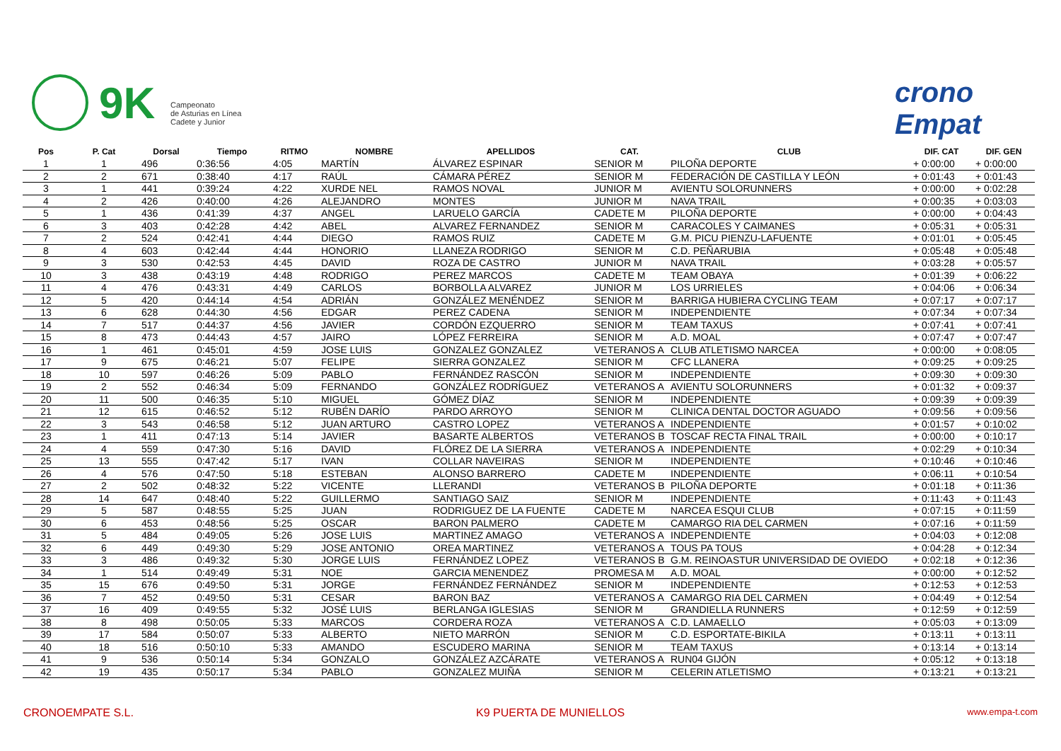9K
Campeonato
de Asturias en Línea
Cadete y Junior
crono Empat
| Pos | P. Cat | Dorsal | Tiempo | RITMO | NOMBRE | APELLIDOS | CAT. | CLUB | DIF. CAT | DIF. GEN |
| --- | --- | --- | --- | --- | --- | --- | --- | --- | --- | --- |
| 1 | 1 | 496 | 0:36:56 | 4:05 | MARTÍN | ÁLVAREZ ESPINAR | SENIOR M | PILOÑA DEPORTE | + 0:00:00 | + 0:00:00 |
| 2 | 2 | 671 | 0:38:40 | 4:17 | RAÚL | CÁMARA PÉREZ | SENIOR M | FEDERACIÓN DE CASTILLA Y LEÓN | + 0:01:43 | + 0:01:43 |
| 3 | 1 | 441 | 0:39:24 | 4:22 | XURDE NEL | RAMOS NOVAL | JUNIOR M | AVIENTU SOLORUNNERS | + 0:00:00 | + 0:02:28 |
| 4 | 2 | 426 | 0:40:00 | 4:26 | ALEJANDRO | MONTES | JUNIOR M | NAVA TRAIL | + 0:00:35 | + 0:03:03 |
| 5 | 1 | 436 | 0:41:39 | 4:37 | ANGEL | LARUELO GARCÍA | CADETE M | PILOÑA DEPORTE | + 0:00:00 | + 0:04:43 |
| 6 | 3 | 403 | 0:42:28 | 4:42 | ABEL | ALVAREZ FERNANDEZ | SENIOR M | CARACOLES Y CAIMANES | + 0:05:31 | + 0:05:31 |
| 7 | 2 | 524 | 0:42:41 | 4:44 | DIEGO | RAMOS RUIZ | CADETE M | G.M. PICU PIENZU-LAFUENTE | + 0:01:01 | + 0:05:45 |
| 8 | 4 | 603 | 0:42:44 | 4:44 | HONORIO | LLANEZA RODRIGO | SENIOR M | C.D. PEÑARUBIA | + 0:05:48 | + 0:05:48 |
| 9 | 3 | 530 | 0:42:53 | 4:45 | DAVID | ROZA DE CASTRO | JUNIOR M | NAVA TRAIL | + 0:03:28 | + 0:05:57 |
| 10 | 3 | 438 | 0:43:19 | 4:48 | RODRIGO | PEREZ MARCOS | CADETE M | TEAM OBAYA | + 0:01:39 | + 0:06:22 |
| 11 | 4 | 476 | 0:43:31 | 4:49 | CARLOS | BORBOLLA ALVAREZ | JUNIOR M | LOS URRIELES | + 0:04:06 | + 0:06:34 |
| 12 | 5 | 420 | 0:44:14 | 4:54 | ADRIÁN | GONZÁLEZ MENÉNDEZ | SENIOR M | BARRIGA HUBIERA CYCLING TEAM | + 0:07:17 | + 0:07:17 |
| 13 | 6 | 628 | 0:44:30 | 4:56 | EDGAR | PEREZ CADENA | SENIOR M | INDEPENDIENTE | + 0:07:34 | + 0:07:34 |
| 14 | 7 | 517 | 0:44:37 | 4:56 | JAVIER | CORDÓN EZQUERRO | SENIOR M | TEAM TAXUS | + 0:07:41 | + 0:07:41 |
| 15 | 8 | 473 | 0:44:43 | 4:57 | JAIRO | LÓPEZ FERREIRA | SENIOR M | A.D. MOAL | + 0:07:47 | + 0:07:47 |
| 16 | 1 | 461 | 0:45:01 | 4:59 | JOSE LUIS | GONZALEZ GONZALEZ | VETERANOS A | CLUB ATLETISMO NARCEA | + 0:00:00 | + 0:08:05 |
| 17 | 9 | 675 | 0:46:21 | 5:07 | FELIPE | SIERRA GONZALEZ | SENIOR M | CFC LLANERA | + 0:09:25 | + 0:09:25 |
| 18 | 10 | 597 | 0:46:26 | 5:09 | PABLO | FERNÁNDEZ RASCÓN | SENIOR M | INDEPENDIENTE | + 0:09:30 | + 0:09:30 |
| 19 | 2 | 552 | 0:46:34 | 5:09 | FERNANDO | GONZÁLEZ RODRÍGUEZ | VETERANOS A | AVIENTU SOLORUNNERS | + 0:01:32 | + 0:09:37 |
| 20 | 11 | 500 | 0:46:35 | 5:10 | MIGUEL | GÓMEZ DÍAZ | SENIOR M | INDEPENDIENTE | + 0:09:39 | + 0:09:39 |
| 21 | 12 | 615 | 0:46:52 | 5:12 | RUBÉN DARÍO | PARDO ARROYO | SENIOR M | CLINICA DENTAL DOCTOR AGUADO | + 0:09:56 | + 0:09:56 |
| 22 | 3 | 543 | 0:46:58 | 5:12 | JUAN ARTURO | CASTRO LOPEZ | VETERANOS A | INDEPENDIENTE | + 0:01:57 | + 0:10:02 |
| 23 | 1 | 411 | 0:47:13 | 5:14 | JAVIER | BASARTE ALBERTOS | VETERANOS B | TOSCAF RECTA FINAL TRAIL | + 0:00:00 | + 0:10:17 |
| 24 | 4 | 559 | 0:47:30 | 5:16 | DAVID | FLÓREZ DE LA SIERRA | VETERANOS A | INDEPENDIENTE | + 0:02:29 | + 0:10:34 |
| 25 | 13 | 555 | 0:47:42 | 5:17 | IVAN | COLLAR NAVEIRAS | SENIOR M | INDEPENDIENTE | + 0:10:46 | + 0:10:46 |
| 26 | 4 | 576 | 0:47:50 | 5:18 | ESTEBAN | ALONSO BARRERO | CADETE M | INDEPENDIENTE | + 0:06:11 | + 0:10:54 |
| 27 | 2 | 502 | 0:48:32 | 5:22 | VICENTE | LLERANDI | VETERANOS B | PILOÑA DEPORTE | + 0:01:18 | + 0:11:36 |
| 28 | 14 | 647 | 0:48:40 | 5:22 | GUILLERMO | SANTIAGO SAIZ | SENIOR M | INDEPENDIENTE | + 0:11:43 | + 0:11:43 |
| 29 | 5 | 587 | 0:48:55 | 5:25 | JUAN | RODRIGUEZ DE LA FUENTE | CADETE M | NARCEA ESQUI CLUB | + 0:07:15 | + 0:11:59 |
| 30 | 6 | 453 | 0:48:56 | 5:25 | OSCAR | BARON PALMERO | CADETE M | CAMARGO RIA DEL CARMEN | + 0:07:16 | + 0:11:59 |
| 31 | 5 | 484 | 0:49:05 | 5:26 | JOSE LUIS | MARTINEZ AMAGO | VETERANOS A | INDEPENDIENTE | + 0:04:03 | + 0:12:08 |
| 32 | 6 | 449 | 0:49:30 | 5:29 | JOSE ANTONIO | OREA MARTINEZ | VETERANOS A | TOUS PA TOUS | + 0:04:28 | + 0:12:34 |
| 33 | 3 | 486 | 0:49:32 | 5:30 | JORGE LUIS | FERNÁNDEZ LOPEZ | VETERANOS B | G.M. REINOASTUR UNIVERSIDAD DE OVIEDO | + 0:02:18 | + 0:12:36 |
| 34 | 1 | 514 | 0:49:49 | 5:31 | NOE | GARCIA MENENDEZ | PROMESA M | A.D. MOAL | + 0:00:00 | + 0:12:52 |
| 35 | 15 | 676 | 0:49:50 | 5:31 | JORGE | FERNÁNDEZ FERNÁNDEZ | SENIOR M | INDEPENDIENTE | + 0:12:53 | + 0:12:53 |
| 36 | 7 | 452 | 0:49:50 | 5:31 | CESAR | BARON BAZ | VETERANOS A | CAMARGO RIA DEL CARMEN | + 0:04:49 | + 0:12:54 |
| 37 | 16 | 409 | 0:49:55 | 5:32 | JOSÉ LUIS | BERLANGA IGLESIAS | SENIOR M | GRANDIELLA RUNNERS | + 0:12:59 | + 0:12:59 |
| 38 | 8 | 498 | 0:50:05 | 5:33 | MARCOS | CORDERA ROZA | VETERANOS A | C.D. LAMAELLO | + 0:05:03 | + 0:13:09 |
| 39 | 17 | 584 | 0:50:07 | 5:33 | ALBERTO | NIETO MARRÓN | SENIOR M | C.D. ESPORTATE-BIKILA | + 0:13:11 | + 0:13:11 |
| 40 | 18 | 516 | 0:50:10 | 5:33 | AMANDO | ESCUDERO MARINA | SENIOR M | TEAM TAXUS | + 0:13:14 | + 0:13:14 |
| 41 | 9 | 536 | 0:50:14 | 5:34 | GONZALO | GONZÁLEZ AZCÁRATE | VETERANOS A | RUN04 GIJÓN | + 0:05:12 | + 0:13:18 |
| 42 | 19 | 435 | 0:50:17 | 5:34 | PABLO | GONZALEZ MUIÑA | SENIOR M | CELERIN ATLETISMO | + 0:13:21 | + 0:13:21 |
CRONOEMPATE S.L. K9 PUERTA DE MUNIELLOS www.empa-t.com